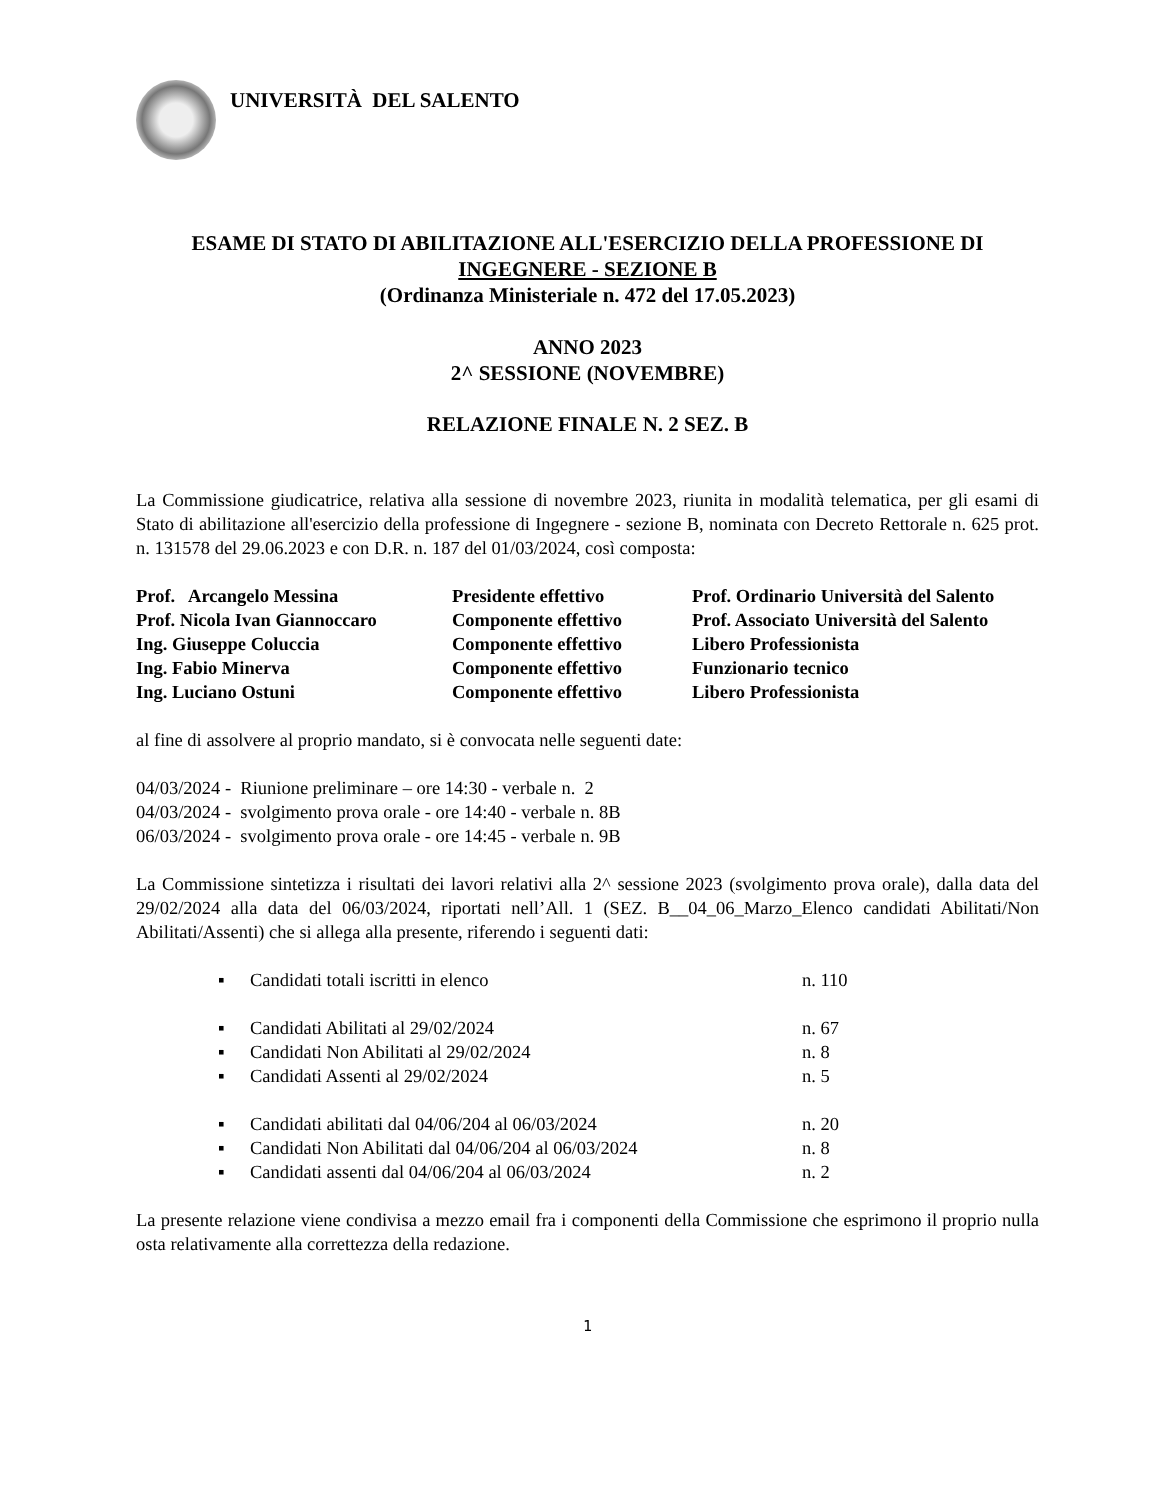UNIVERSITÀ DEL SALENTO
ESAME DI STATO DI ABILITAZIONE ALL'ESERCIZIO DELLA PROFESSIONE DI
INGEGNERE - SEZIONE B
(Ordinanza Ministeriale n. 472 del 17.05.2023)
ANNO 2023
2^ SESSIONE (NOVEMBRE)
RELAZIONE FINALE N. 2 SEZ. B
La Commissione giudicatrice, relativa alla sessione di novembre 2023, riunita in modalità telematica, per gli esami di Stato di abilitazione all'esercizio della professione di Ingegnere - sezione B, nominata con Decreto Rettorale n. 625 prot. n. 131578 del 29.06.2023 e con D.R. n. 187 del 01/03/2024, così composta:
| Prof. Arcangelo Messina | Presidente effettivo | Prof. Ordinario Università del Salento |
| Prof. Nicola Ivan Giannoccaro | Componente effettivo | Prof. Associato Università del Salento |
| Ing. Giuseppe Coluccia | Componente effettivo | Libero Professionista |
| Ing. Fabio Minerva | Componente effettivo | Funzionario tecnico |
| Ing. Luciano Ostuni | Componente effettivo | Libero Professionista |
al fine di assolvere al proprio mandato, si è convocata nelle seguenti date:
04/03/2024 - Riunione preliminare – ore 14:30 - verbale n. 2
04/03/2024 - svolgimento prova orale - ore 14:40 - verbale n. 8B
06/03/2024 - svolgimento prova orale - ore 14:45 - verbale n. 9B
La Commissione sintetizza i risultati dei lavori relativi alla 2^ sessione 2023 (svolgimento prova orale), dalla data del 29/02/2024 alla data del 06/03/2024, riportati nell’All. 1 (SEZ. B__04_06_Marzo_Elenco candidati Abilitati/Non Abilitati/Assenti) che si allega alla presente, riferendo i seguenti dati:
▪ Candidati totali iscritti in elenco n. 110
▪ Candidati Abilitati al 29/02/2024 n. 67
▪ Candidati Non Abilitati al 29/02/2024 n. 8
▪ Candidati Assenti al 29/02/2024 n. 5
▪ Candidati abilitati dal 04/06/204 al 06/03/2024 n. 20
▪ Candidati Non Abilitati dal 04/06/204 al 06/03/2024 n. 8
▪ Candidati assenti dal 04/06/204 al 06/03/2024 n. 2
La presente relazione viene condivisa a mezzo email fra i componenti della Commissione che esprimono il proprio nulla osta relativamente alla correttezza della redazione.
1